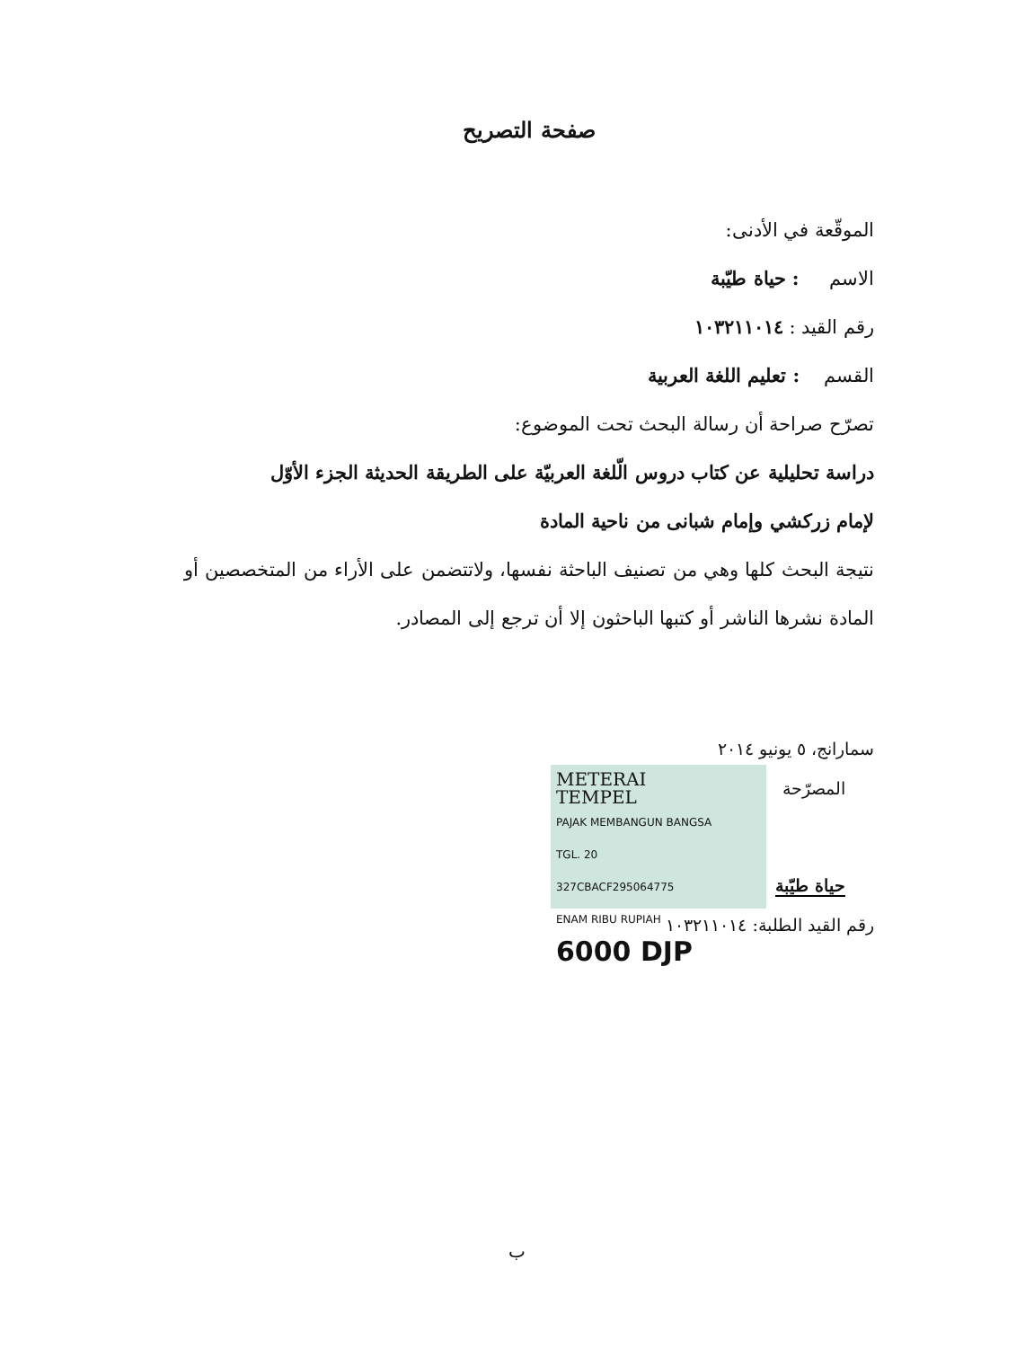صفحة التصريح
الموقّعة في الأدنى:
الاسم : حياة طيّبة
رقم القيد : ١٠٣٢١١٠١٤
القسم : تعليم اللغة العربية
تصرّح صراحة أن رسالة البحث تحت الموضوع:
دراسة تحليلية عن كتاب دروس الّلغة العربيّة على الطريقة الحديثة الجزء الأوّل
لإمام زركشي وإمام شبانى من ناحية المادة
نتيجة البحث كلها وهي من تصنيف الباحثة نفسها، ولاتتضمن على الأراء من المتخصصين أو المادة نشرها الناشر أو كتبها الباحثون إلا أن ترجع إلى المصادر.
سمارانج، ٥ يونيو ٢٠١٤
METERAI
TEMPEL
PAJAK MEMBANGUN BANGSA
TGL. 20
327CBACF295064775
ENAM RIBU RUPIAH
6000 DJP
المصرّحة
حياة طيّبة
رقم القيد الطلبة: ١٠٣٢١١٠١٤
ب